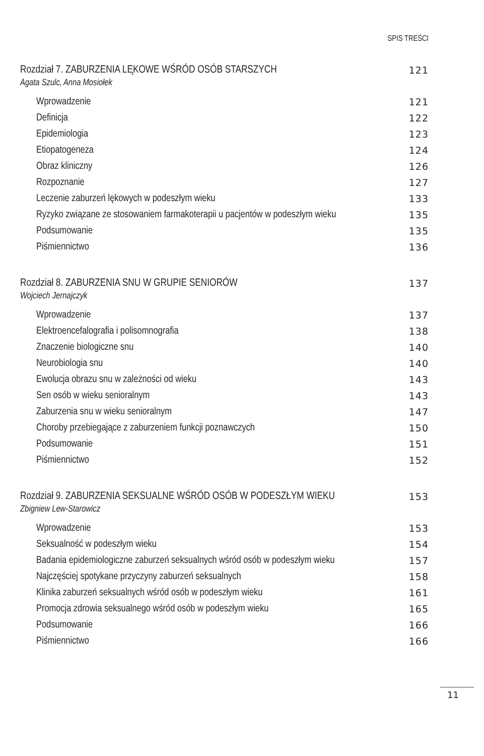SPIS TREŚCI
Rozdział 7. ZABURZENIA LĘKOWE WŚRÓD OSÓB STARSZYCH 121
Agata Szulc, Anna Mosiołek
Wprowadzenie 121
Definicja 122
Epidemiologia 123
Etiopatogeneza 124
Obraz kliniczny 126
Rozpoznanie 127
Leczenie zaburzeń lękowych w podeszłym wieku 133
Ryzyko związane ze stosowaniem farmakoterapii u pacjentów w podeszłym wieku 135
Podsumowanie 135
Piśmiennictwo 136
Rozdział 8. ZABURZENIA SNU W GRUPIE SENIORÓW 137
Wojciech Jernajczyk
Wprowadzenie 137
Elektroencefalografia i polisomnografia 138
Znaczenie biologiczne snu 140
Neurobiologia snu 140
Ewolucja obrazu snu w zależności od wieku 143
Sen osób w wieku senioralnym 143
Zaburzenia snu w wieku senioralnym 147
Choroby przebiegające z zaburzeniem funkcji poznawczych 150
Podsumowanie 151
Piśmiennictwo 152
Rozdział 9. ZABURZENIA SEKSUALNE WŚRÓD OSÓB W PODESZŁYM WIEKU 153
Zbigniew Lew-Starowicz
Wprowadzenie 153
Seksualność w podeszłym wieku 154
Badania epidemiologiczne zaburzeń seksualnych wśród osób w podeszłym wieku 157
Najczęściej spotykane przyczyny zaburzeń seksualnych 158
Klinika zaburzeń seksualnych wśród osób w podeszłym wieku 161
Promocja zdrowia seksualnego wśród osób w podeszłym wieku 165
Podsumowanie 166
Piśmiennictwo 166
11